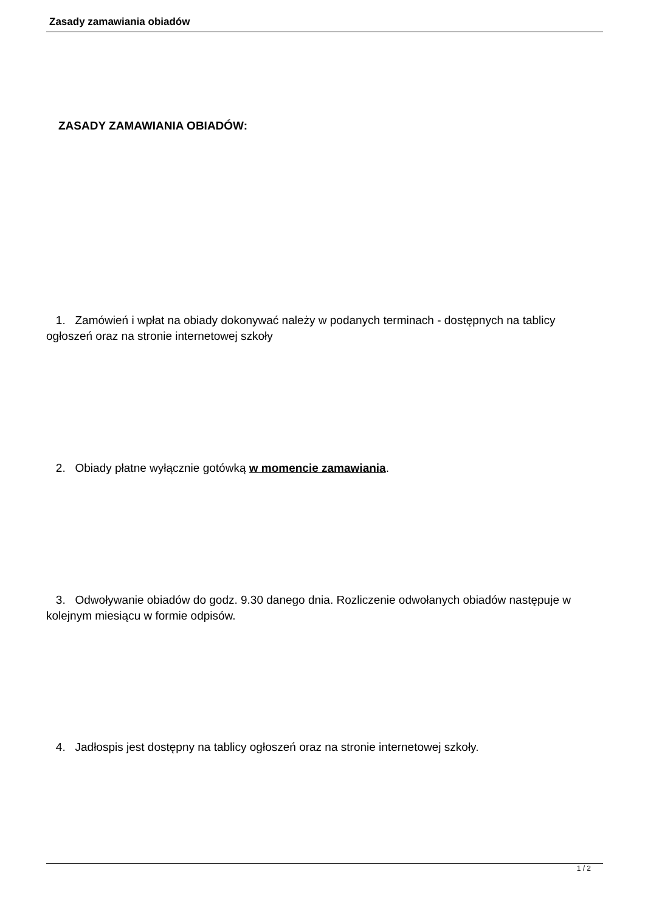Zasady zamawiania obiadów
ZASADY ZAMAWIANIA OBIADÓW:
1. Zamówień i wpłat na obiady dokonywać należy w podanych terminach - dostępnych na tablicy ogłoszeń oraz na stronie internetowej szkoły
2. Obiady płatne wyłącznie gotówką w momencie zamawiania.
3. Odwoływanie obiadów do godz. 9.30 danego dnia. Rozliczenie odwołanych obiadów następuje w kolejnym miesiącu w formie odpisów.
4. Jadłospis jest dostępny na tablicy ogłoszeń oraz na stronie internetowej szkoły.
1 / 2